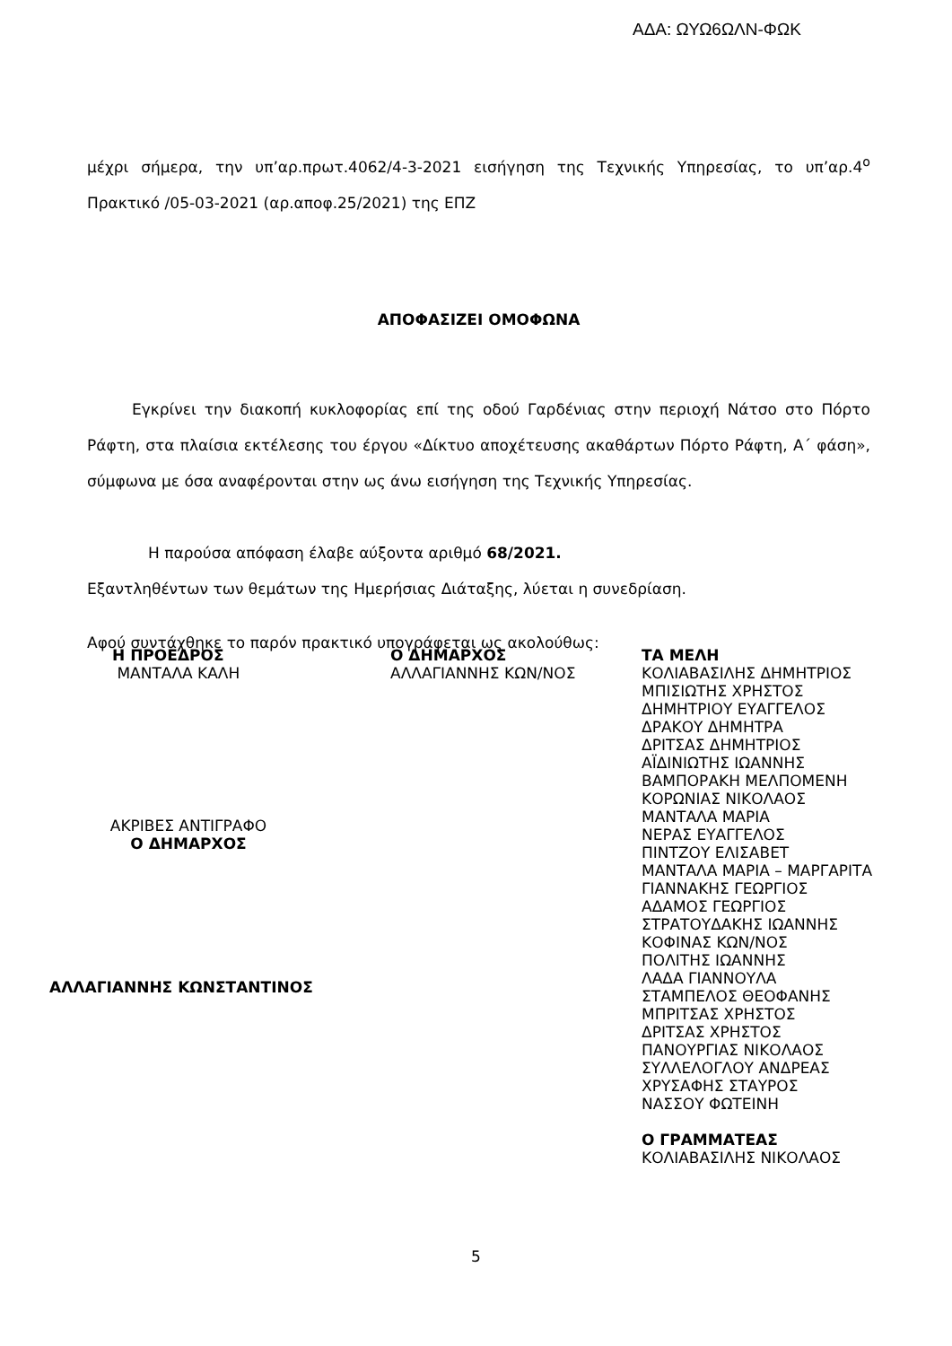ΑΔΑ: ΩΥΩ6ΩΛΝ-ΦΩΚ
μέχρι σήμερα, την υπ’αρ.πρωτ.4062/4-3-2021 εισήγηση της Τεχνικής Υπηρεσίας, το υπ’αρ.4<sup>ο</sup> Πρακτικό /05-03-2021 (αρ.αποφ.25/2021) της ΕΠΖ
ΑΠΟΦΑΣΙΖΕΙ ΟΜΟΦΩΝΑ
Εγκρίνει την διακοπή κυκλοφορίας επί της οδού Γαρδένιας στην περιοχή Νάτσο στο Πόρτο Ράφτη, στα πλαίσια εκτέλεσης του έργου «Δίκτυο αποχέτευσης ακαθάρτων Πόρτο Ράφτη, Α΄ φάση», σύμφωνα με όσα αναφέρονται στην ως άνω εισήγηση της Τεχνικής Υπηρεσίας.
Η παρούσα απόφαση έλαβε αύξοντα αριθμό 68/2021.
Εξαντληθέντων των θεμάτων της Ημερήσιας Διάταξης, λύεται η συνεδρίαση.
Αφού συντάχθηκε το παρόν πρακτικό υπογράφεται ως ακολούθως:
Η ΠΡΟΕΔΡΟΣ
ΜΑΝΤΑΛΑ ΚΑΛΗ
ΑΚΡΙΒΕΣ ΑΝΤΙΓΡΑΦΟ
Ο ΔΗΜΑΡΧΟΣ
ΑΛΛΑΓΙΑΝΝΗΣ ΚΩΝΣΤΑΝΤΙΝΟΣ
Ο ΔΗΜΑΡΧΟΣ
ΑΛΛΑΓΙΑΝΝΗΣ ΚΩΝ/ΝΟΣ
ΤΑ ΜΕΛΗ
ΚΟΛΙΑΒΑΣΙΛΗΣ ΔΗΜΗΤΡΙΟΣ
ΜΠΙΣΙΩΤΗΣ ΧΡΗΣΤΟΣ
ΔΗΜΗΤΡΙΟΥ ΕΥΑΓΓΕΛΟΣ
ΔΡΑΚΟΥ ΔΗΜΗΤΡΑ
ΔΡΙΤΣΑΣ ΔΗΜΗΤΡΙΟΣ
ΑΪΔΙΝΙΩΤΗΣ ΙΩΑΝΝΗΣ
ΒΑΜΠΟΡΑΚΗ ΜΕΛΠΟΜΕΝΗ
ΚΟΡΩΝΙΑΣ ΝΙΚΟΛΑΟΣ
ΜΑΝΤΑΛΑ ΜΑΡΙΑ
ΝΕΡΑΣ ΕΥΑΓΓΕΛΟΣ
ΠΙΝΤΖΟΥ ΕΛΙΣΑΒΕΤ
ΜΑΝΤΑΛΑ ΜΑΡΙΑ – ΜΑΡΓΑΡΙΤΑ
ΓΙΑΝΝΑΚΗΣ ΓΕΩΡΓΙΟΣ
ΑΔΑΜΟΣ ΓΕΩΡΓΙΟΣ
ΣΤΡΑΤΟΥΔΑΚΗΣ ΙΩΑΝΝΗΣ
ΚΟΦΙΝΑΣ ΚΩΝ/ΝΟΣ
ΠΟΛΙΤΗΣ ΙΩΑΝΝΗΣ
ΛΑΔΑ ΓΙΑΝΝΟΥΛΑ
ΣΤΑΜΠΕΛΟΣ ΘΕΟΦΑΝΗΣ
ΜΠΡΙΤΣΑΣ ΧΡΗΣΤΟΣ
ΔΡΙΤΣΑΣ ΧΡΗΣΤΟΣ
ΠΑΝΟΥΡΓΙΑΣ ΝΙΚΟΛΑΟΣ
ΣΥΛΛΕΛΟΓΛΟΥ ΑΝΔΡΕΑΣ
ΧΡΥΣΑΦΗΣ ΣΤΑΥΡΟΣ
ΝΑΣΣΟΥ ΦΩΤΕΙΝΗ
Ο ΓΡΑΜΜΑΤΕΑΣ
ΚΟΛΙΑΒΑΣΙΛΗΣ ΝΙΚΟΛΑΟΣ
5